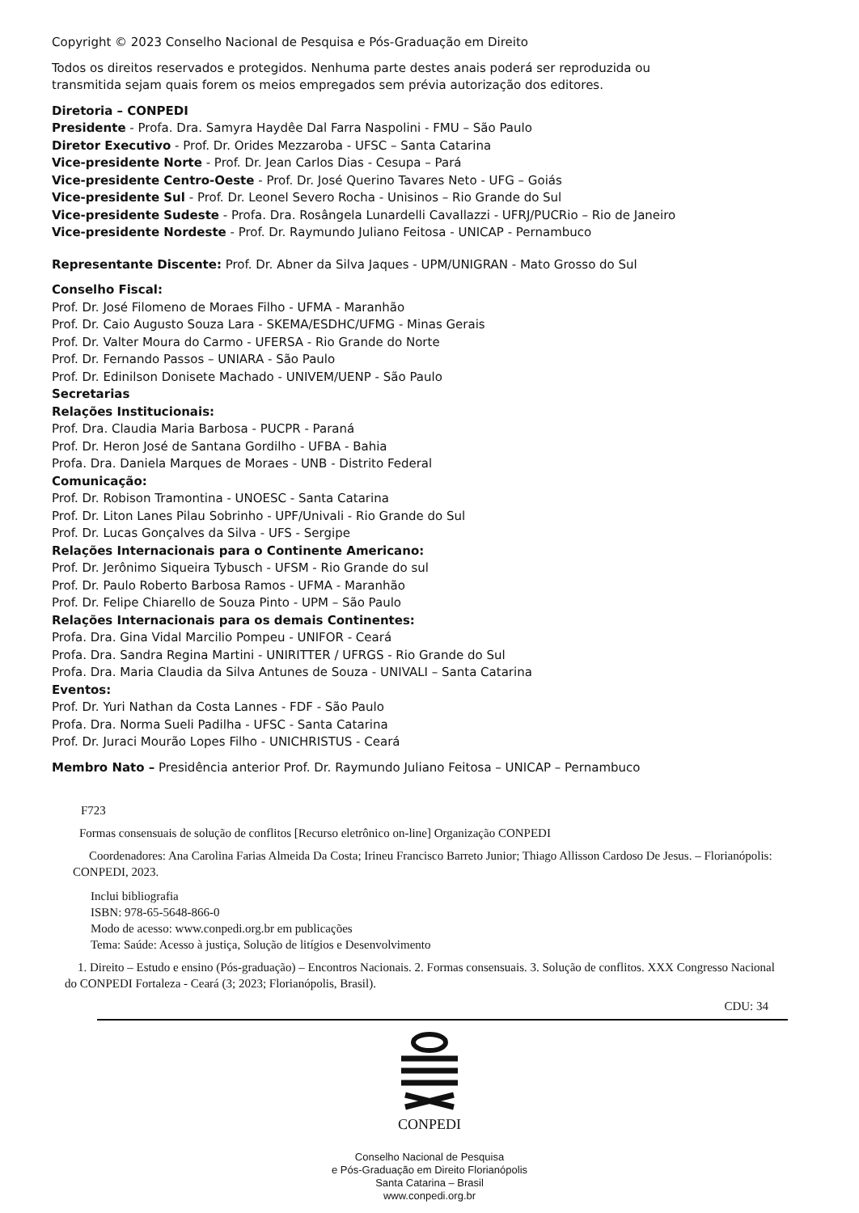Copyright © 2023 Conselho Nacional de Pesquisa e Pós-Graduação em Direito
Todos os direitos reservados e protegidos. Nenhuma parte destes anais poderá ser reproduzida ou
transmitida sejam quais forem os meios empregados sem prévia autorização dos editores.
Diretoria – CONPEDI
Presidente - Profa. Dra. Samyra Haydêe Dal Farra Naspolini - FMU – São Paulo
Diretor Executivo - Prof. Dr. Orides Mezzaroba - UFSC – Santa Catarina
Vice-presidente Norte - Prof. Dr. Jean Carlos Dias - Cesupa – Pará
Vice-presidente Centro-Oeste - Prof. Dr. José Querino Tavares Neto - UFG – Goiás
Vice-presidente Sul - Prof. Dr. Leonel Severo Rocha - Unisinos – Rio Grande do Sul
Vice-presidente Sudeste - Profa. Dra. Rosângela Lunardelli Cavallazzi - UFRJ/PUCRio – Rio de Janeiro
Vice-presidente Nordeste - Prof. Dr. Raymundo Juliano Feitosa - UNICAP - Pernambuco
Representante Discente: Prof. Dr. Abner da Silva Jaques - UPM/UNIGRAN - Mato Grosso do Sul
Conselho Fiscal:
Prof. Dr. José Filomeno de Moraes Filho - UFMA - Maranhão
Prof. Dr. Caio Augusto Souza Lara - SKEMA/ESDHC/UFMG - Minas Gerais
Prof. Dr. Valter Moura do Carmo - UFERSA - Rio Grande do Norte
Prof. Dr. Fernando Passos – UNIARA - São Paulo
Prof. Dr. Edinilson Donisete Machado - UNIVEM/UENP - São Paulo
Secretarias
Relações Institucionais:
Prof. Dra. Claudia Maria Barbosa - PUCPR - Paraná
Prof. Dr. Heron José de Santana Gordilho - UFBA - Bahia
Profa. Dra. Daniela Marques de Moraes - UNB - Distrito Federal
Comunicação:
Prof. Dr. Robison Tramontina - UNOESC - Santa Catarina
Prof. Dr. Liton Lanes Pilau Sobrinho - UPF/Univali - Rio Grande do Sul
Prof. Dr. Lucas Gonçalves da Silva - UFS - Sergipe
Relações Internacionais para o Continente Americano:
Prof. Dr. Jerônimo Siqueira Tybusch - UFSM - Rio Grande do sul
Prof. Dr. Paulo Roberto Barbosa Ramos - UFMA - Maranhão
Prof. Dr. Felipe Chiarello de Souza Pinto - UPM – São Paulo
Relações Internacionais para os demais Continentes:
Profa. Dra. Gina Vidal Marcilio Pompeu - UNIFOR - Ceará
Profa. Dra. Sandra Regina Martini - UNIRITTER / UFRGS - Rio Grande do Sul
Profa. Dra. Maria Claudia da Silva Antunes de Souza - UNIVALI – Santa Catarina
Eventos:
Prof. Dr. Yuri Nathan da Costa Lannes - FDF - São Paulo
Profa. Dra. Norma Sueli Padilha - UFSC - Santa Catarina
Prof. Dr. Juraci Mourão Lopes Filho - UNICHRISTUS - Ceará
Membro Nato – Presidência anterior Prof. Dr. Raymundo Juliano Feitosa – UNICAP – Pernambuco
F723
Formas consensuais de solução de conflitos [Recurso eletrônico on-line] Organização CONPEDI
Coordenadores: Ana Carolina Farias Almeida Da Costa; Irineu Francisco Barreto Junior; Thiago Allisson Cardoso De Jesus. – Florianópolis: CONPEDI, 2023.
Inclui bibliografia
ISBN: 978-65-5648-866-0
Modo de acesso: www.conpedi.org.br em publicações
Tema: Saúde: Acesso à justiça, Solução de litígios e Desenvolvimento
1. Direito – Estudo e ensino (Pós-graduação) – Encontros Nacionais. 2. Formas consensuais. 3. Solução de conflitos. XXX Congresso Nacional do CONPEDI Fortaleza - Ceará (3; 2023; Florianópolis, Brasil).
CDU: 34
CONPEDI
Conselho Nacional de Pesquisa
e Pós-Graduação em Direito Florianópolis
Santa Catarina – Brasil
www.conpedi.org.br